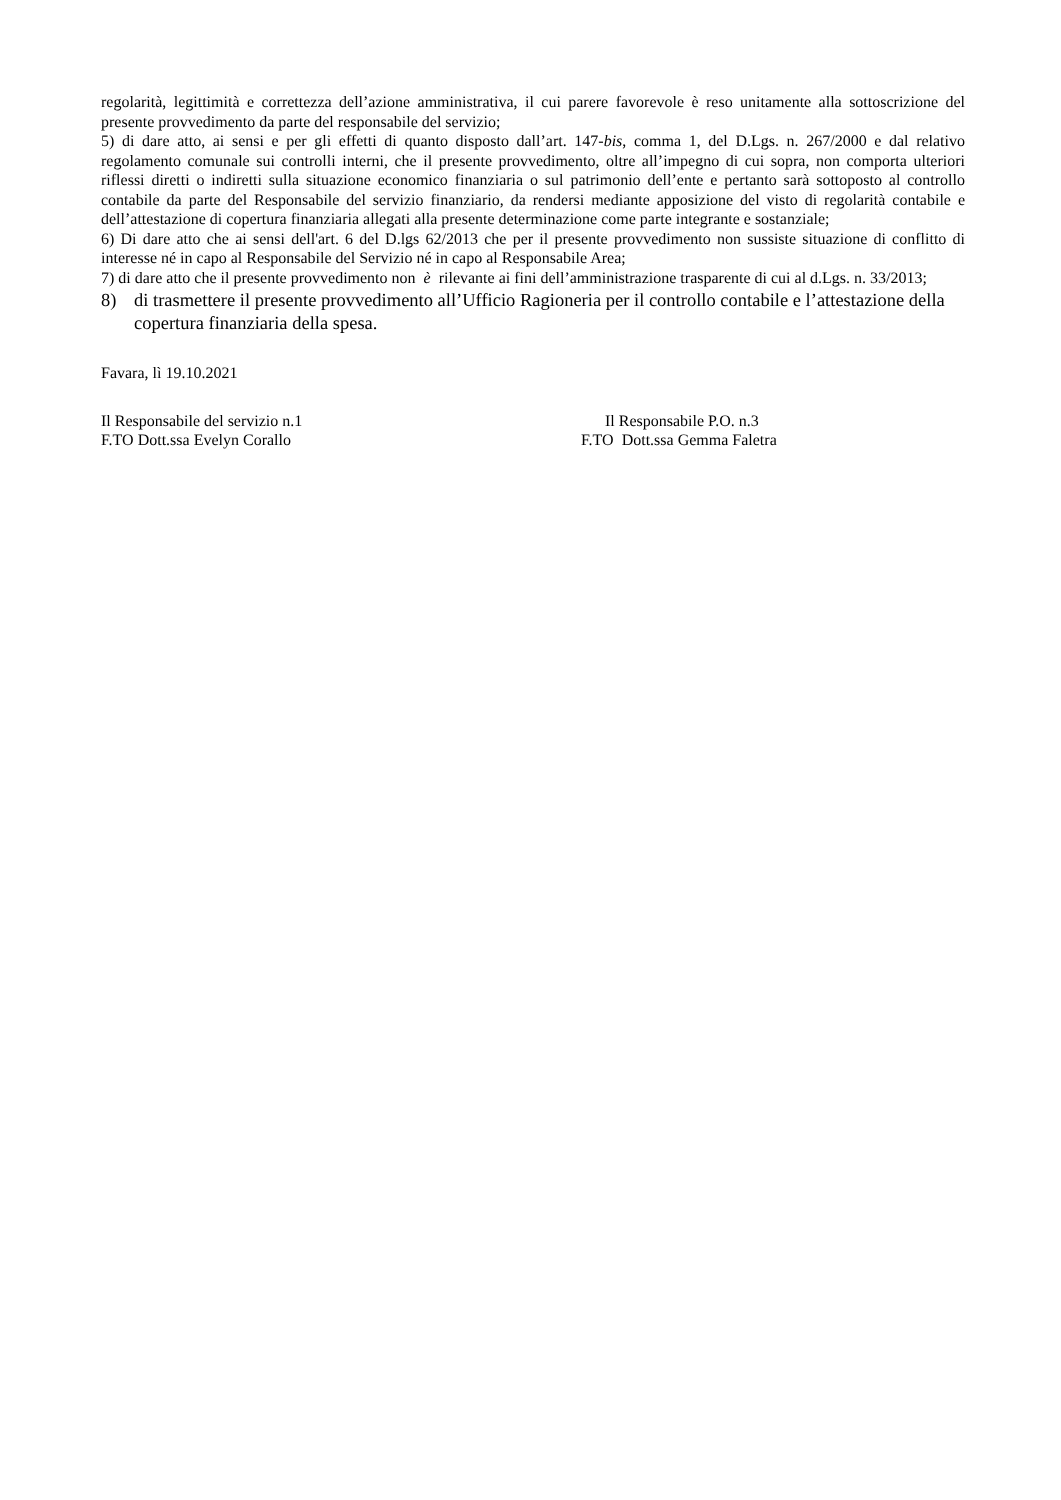regolarità, legittimità e correttezza dell’azione amministrativa, il cui parere favorevole è reso unitamente alla sottoscrizione del presente provvedimento da parte del responsabile del servizio;
5) di dare atto, ai sensi e per gli effetti di quanto disposto dall’art. 147-bis, comma 1, del D.Lgs. n. 267/2000 e dal relativo regolamento comunale sui controlli interni, che il presente provvedimento, oltre all’impegno di cui sopra, non comporta ulteriori riflessi diretti o indiretti sulla situazione economico finanziaria o sul patrimonio dell’ente e pertanto sarà sottoposto al controllo contabile da parte del Responsabile del servizio finanziario, da rendersi mediante apposizione del visto di regolarità contabile e dell’attestazione di copertura finanziaria allegati alla presente determinazione come parte integrante e sostanziale;
6) Di dare atto che ai sensi dell'art. 6 del D.lgs 62/2013 che per il presente provvedimento non sussiste situazione di conflitto di interesse né in capo al Responsabile del Servizio né in capo al Responsabile Area;
7) di dare atto che il presente provvedimento non è rilevante ai fini dell’amministrazione trasparente di cui al d.Lgs. n. 33/2013;
8) di trasmettere il presente provvedimento all’Ufficio Ragioneria per il controllo contabile e l’attestazione della copertura finanziaria della spesa.
Favara, lì 19.10.2021
Il Responsabile del servizio n.1
F.TO Dott.ssa Evelyn Corallo
Il Responsabile P.O. n.3
F.TO Dott.ssa Gemma Faletra